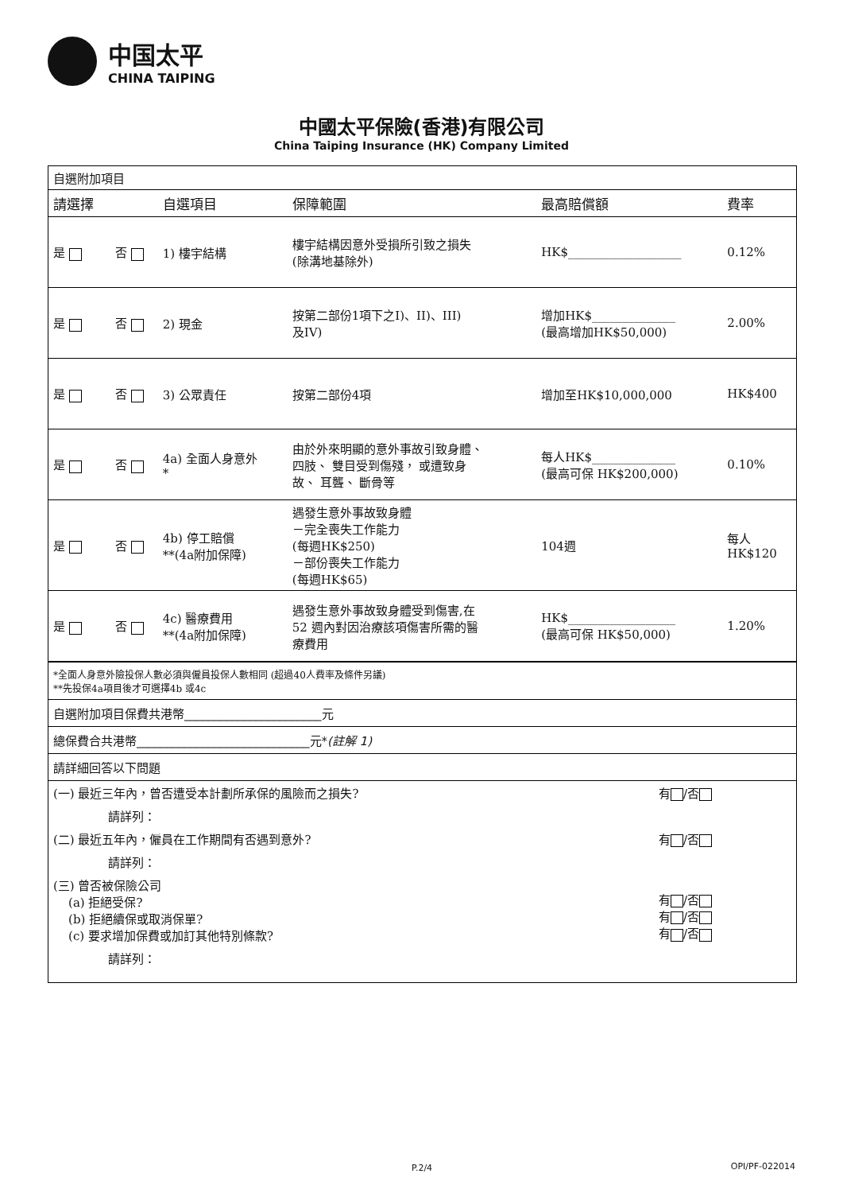中国太平
CHINA TAIPING
中國太平保險(香港)有限公司
China Taiping Insurance (HK) Company Limited
自選附加項目
| 請選擇 | | 自選項目 | 保障範圍 | 最高賠償額 | 費率 |
| --- | --- | --- | --- | --- | --- |
| 是 | 否 | 1) 樓宇結構 | 樓宇結構因意外受損所引致之損失 (除溝地基除外) | HK$___________________ | 0.12% |
| 是 | 否 | 2) 現金 | 按第二部份1項下之I)、II)、III) 及IV) | 增加HK$______________ (最高增加HK$50,000) | 2.00% |
| 是 | 否 | 3) 公眾責任 | 按第二部份4項 | 增加至HK$10,000,000 | HK$400 |
| 是 | 否 | 4a) 全面人身意外 * | 由於外來明顯的意外事故引致身體、 四肢、 雙目受到傷殘， 或遭致身 故、 耳聾、 斷骨等 | 每人HK$______________ (最高可保 HK$200,000) | 0.10% |
| 是 | 否 | 4b) 停工賠償 **(4a附加保障) | 遇發生意外事故致身體 －完全喪失工作能力 (每週HK$250) －部份喪失工作能力 (每週HK$65) | 104週 | 每人 HK$120 |
| 是 | 否 | 4c) 醫療費用 **(4a附加保障) | 遇發生意外事故致身體受到傷害,在 52 週內對因治療該項傷害所需的醫 療費用 | HK$__________________ (最高可保 HK$50,000) | 1.20% |
*全面人身意外險投保人數必須與僱員投保人數相同 (超過40人費率及條件另議)
**先投保4a項目後才可選擇4b 或4c
自選附加項目保費共港幣_______________________元
總保費合共港幣_____________________________元*(註解 1)
請詳細回答以下問題
(一) 最近三年內，曾否遭受本計劃所承保的風險而之損失? 有 /否
請詳列：
(二) 最近五年內，僱員在工作期間有否遇到意外? 有 /否
請詳列：
(三) 曾否被保險公司
(a) 拒絕受保?
(b) 拒絕續保或取消保單?
(c) 要求增加保費或加訂其他特別條款?
有 /否
有 /否
有 /否
請詳列：
P.2/4 OPI/PF-022014